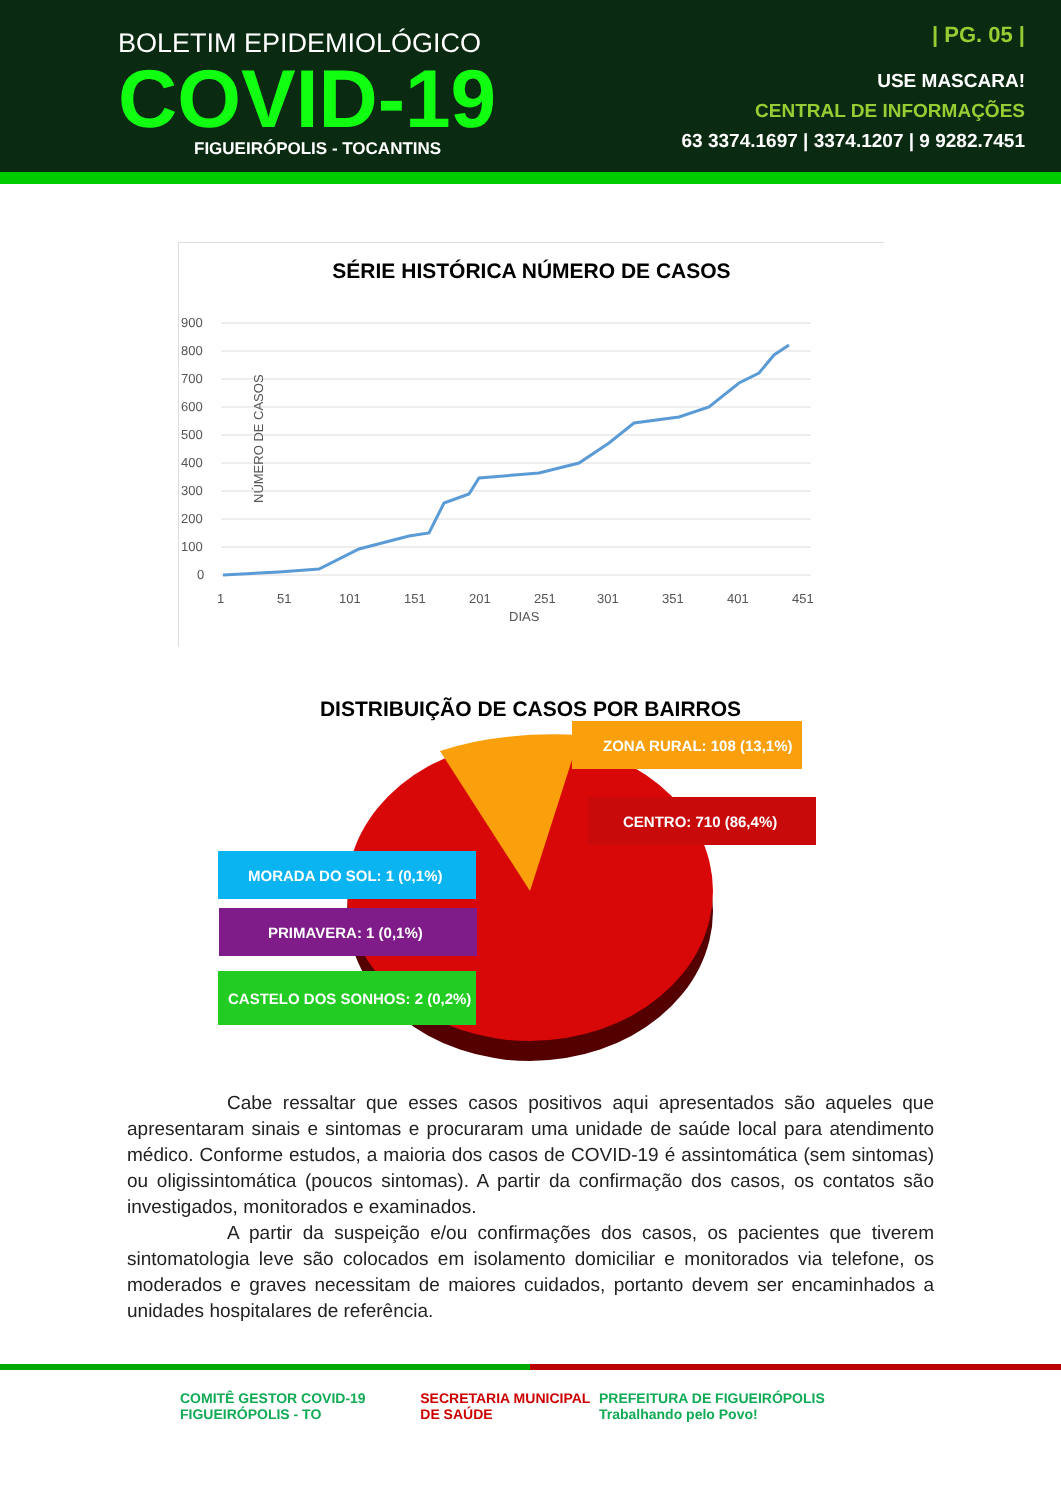BOLETIM EPIDEMIOLÓGICO
COVID-19
FIGUEIRÓPOLIS - TOCANTINS
| PG. 05 |
USE MASCARA!
CENTRAL DE INFORMAÇÕES
63 3374.1697 | 3374.1207 | 9 9282.7451
SÉRIE HISTÓRICA NÚMERO DE CASOS
900
800
700
600
500
400
300
200
100
0
1
51
101
151
201
251
301
351
401
451
DIAS
NÚMERO DE CASOS
DISTRIBUIÇÃO DE CASOS POR BAIRROS
ZONA RURAL: 108 (13,1%)
CENTRO: 710 (86,4%)
MORADA DO SOL: 1 (0,1%)
PRIMAVERA: 1 (0,1%)
CASTELO DOS SONHOS: 2 (0,2%)
Cabe ressaltar que esses casos positivos aqui apresentados são aqueles que apresentaram sinais e sintomas e procuraram uma unidade de saúde local para atendimento médico. Conforme estudos, a maioria dos casos de COVID-19 é assintomática (sem sintomas) ou oligissintomática (poucos sintomas). A partir da confirmação dos casos, os contatos são investigados, monitorados e examinados.
A partir da suspeição e/ou confirmações dos casos, os pacientes que tiverem sintomatologia leve são colocados em isolamento domiciliar e monitorados via telefone, os moderados e graves necessitam de maiores cuidados, portanto devem ser encaminhados a unidades hospitalares de referência.
COMITÊ GESTOR COVID-19 FIGUEIRÓPOLIS - TO
SECRETARIA MUNICIPAL DE SAÚDE PREFEITURA DE FIGUEIRÓPOLIS Trabalhando pelo Povo!